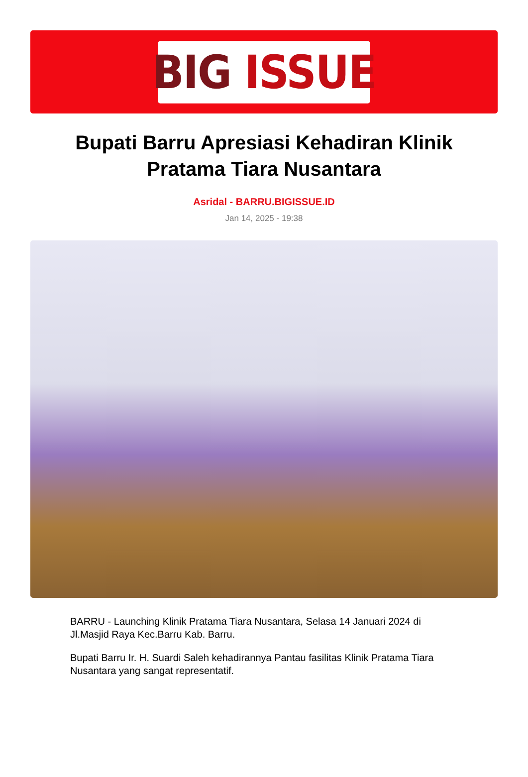BIG ISSUE
Bupati Barru Apresiasi Kehadiran Klinik Pratama Tiara Nusantara
Asridal - BARRU.BIGISSUE.ID
Jan 14, 2025 - 19:38
BARRU - Launching Klinik Pratama Tiara Nusantara, Selasa 14 Januari 2024 di Jl.Masjid Raya Kec.Barru Kab. Barru.
Bupati Barru Ir. H. Suardi Saleh kehadirannya Pantau fasilitas Klinik Pratama Tiara Nusantara yang sangat representatif.